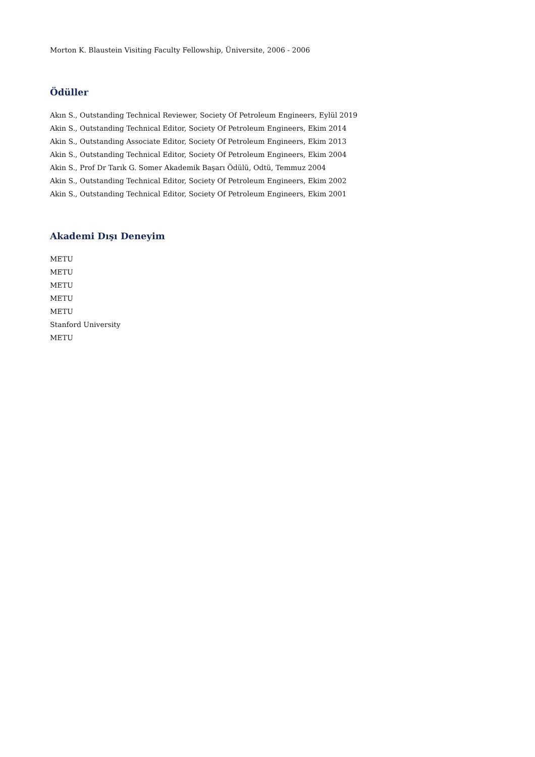Morton K. Blaustein Visiting Faculty Fellowship, Üniversite, 2006 - 2006
Ödüller
Akın S., Outstanding Technical Reviewer, Society Of Petroleum Engineers, Eylül 2019
Akin S., Outstanding Technical Editor, Society Of Petroleum Engineers, Ekim 2014
Akin S., Outstanding Associate Editor, Society Of Petroleum Engineers, Ekim 2013
Akin S., Outstanding Technical Editor, Society Of Petroleum Engineers, Ekim 2004
Akin S., Prof Dr Tarık G. Somer Akademik Başarı Ödülü, Odtü, Temmuz 2004
Akin S., Outstanding Technical Editor, Society Of Petroleum Engineers, Ekim 2002
Akin S., Outstanding Technical Editor, Society Of Petroleum Engineers, Ekim 2001
Akademi Dışı Deneyim
METU
METU
METU
METU
METU
Stanford University
METU